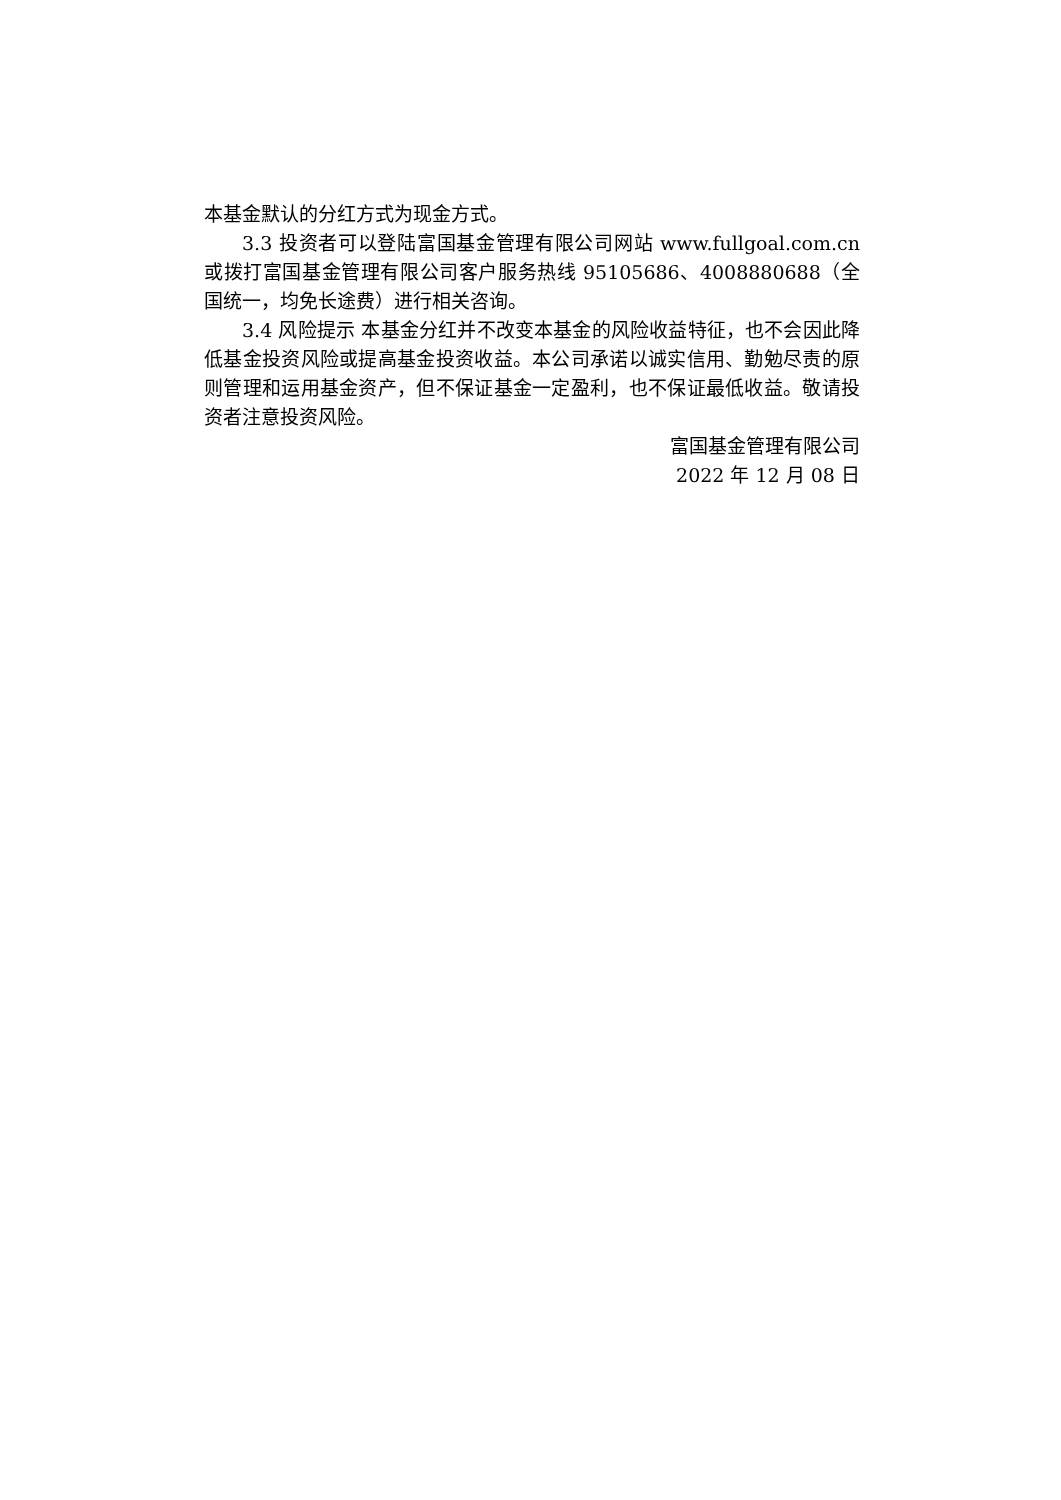本基金默认的分红方式为现金方式。
3.3 投资者可以登陆富国基金管理有限公司网站 www.fullgoal.com.cn 或拨打富国基金管理有限公司客户服务热线 95105686、4008880688（全国统一，均免长途费）进行相关咨询。
3.4 风险提示 本基金分红并不改变本基金的风险收益特征，也不会因此降低基金投资风险或提高基金投资收益。本公司承诺以诚实信用、勤勉尽责的原则管理和运用基金资产，但不保证基金一定盈利，也不保证最低收益。敬请投资者注意投资风险。
富国基金管理有限公司
2022 年 12 月 08 日